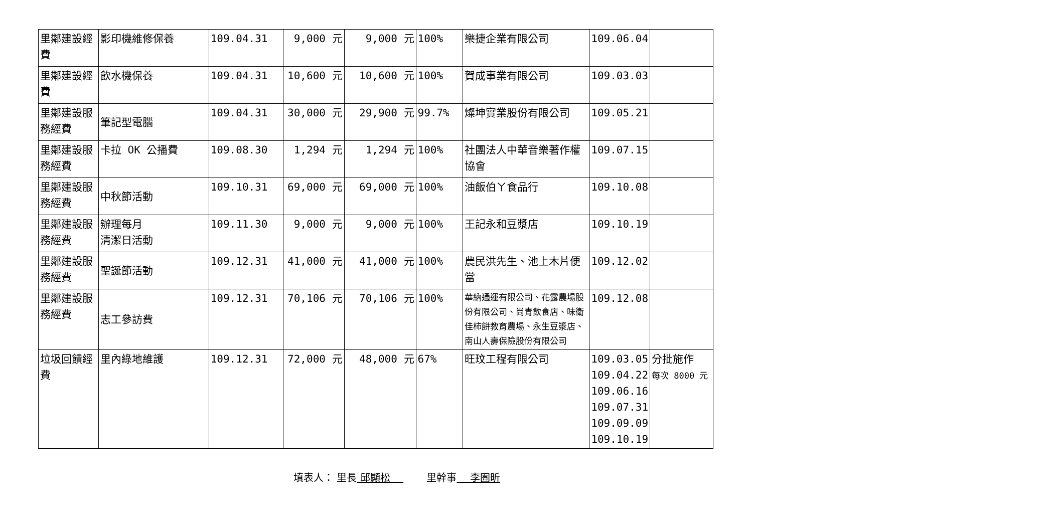| 里鄰建設經費 | 影印機維修保養 | 109.04.31 | 9,000 元 | 9,000 元 | 100% | 樂捷企業有限公司 | 109.06.04 | |
| 里鄰建設經費 | 飲水機保養 | 109.04.31 | 10,600 元 | 10,600 元 | 100% | 賀成事業有限公司 | 109.03.03 | |
| 里鄰建設服務經費 | 筆記型電腦 | 109.04.31 | 30,000 元 | 29,900 元 | 99.7% | 燦坤實業股份有限公司 | 109.05.21 | |
| 里鄰建設服務經費 | 卡拉 OK 公播費 | 109.08.30 | 1,294 元 | 1,294 元 | 100% | 社團法人中華音樂著作權協會 | 109.07.15 | |
| 里鄰建設服務經費 | 中秋節活動 | 109.10.31 | 69,000 元 | 69,000 元 | 100% | 油飯伯ㄚ食品行 | 109.10.08 | |
| 里鄰建設服務經費 | 辦理每月 清潔日活動 | 109.11.30 | 9,000 元 | 9,000 元 | 100% | 王記永和豆漿店 | 109.10.19 | |
| 里鄰建設服務經費 | 聖誕節活動 | 109.12.31 | 41,000 元 | 41,000 元 | 100% | 農民洪先生、池上木片便當 | 109.12.02 | |
| 里鄰建設服務經費 | 志工參訪費 | 109.12.31 | 70,106 元 | 70,106 元 | 100% | 華納通運有限公司、花露農場股份有限公司、尚青飲食店、味衛佳柿餅教育農場、永生豆漿店、南山人壽保險股份有限公司 | 109.12.08 | |
| 垃圾回饋經費 | 里內綠地維護 | 109.12.31 | 72,000 元 | 48,000 元 | 67% | 旺玟工程有限公司 | 109.03.05 109.04.22 109.06.16 109.07.31 109.09.09 109.10.19 | 分批施作 每次 8000 元 |
填表人： 里長 邱顯松　 　　 里幹事　 李囿昕